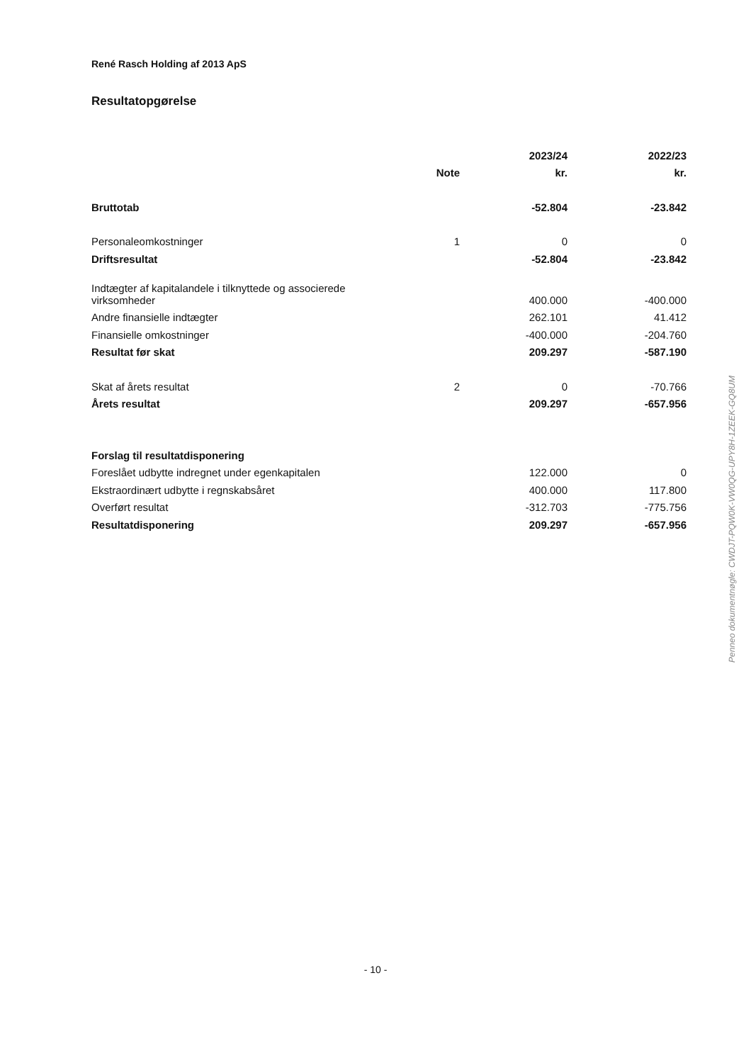René Rasch Holding af 2013 ApS
Resultatopgørelse
| | | 2023/24 | 2022/23 |
| --- | --- | --- | --- |
| | Note | kr. | kr. |
| Bruttotab | | -52.804 | -23.842 |
| Personaleomkostninger | 1 | 0 | 0 |
| Driftsresultat | | -52.804 | -23.842 |
| Indtægter af kapitalandele i tilknyttede og associerede virksomheder | | 400.000 | -400.000 |
| Andre finansielle indtægter | | 262.101 | 41.412 |
| Finansielle omkostninger | | -400.000 | -204.760 |
| Resultat før skat | | 209.297 | -587.190 |
| Skat af årets resultat | 2 | 0 | -70.766 |
| Årets resultat | | 209.297 | -657.956 |
| Forslag til resultatdisponering | | | |
| Foreslået udbytte indregnet under egenkapitalen | | 122.000 | 0 |
| Ekstraordinært udbytte i regnskabsåret | | 400.000 | 117.800 |
| Overført resultat | | -312.703 | -775.756 |
| Resultatdisponering | | 209.297 | -657.956 |
Penneo dokumentnøgle: CWDJT-PQW0K-VW0QG-UPY8H-1ZEEK-GQ8UM
- 10 -